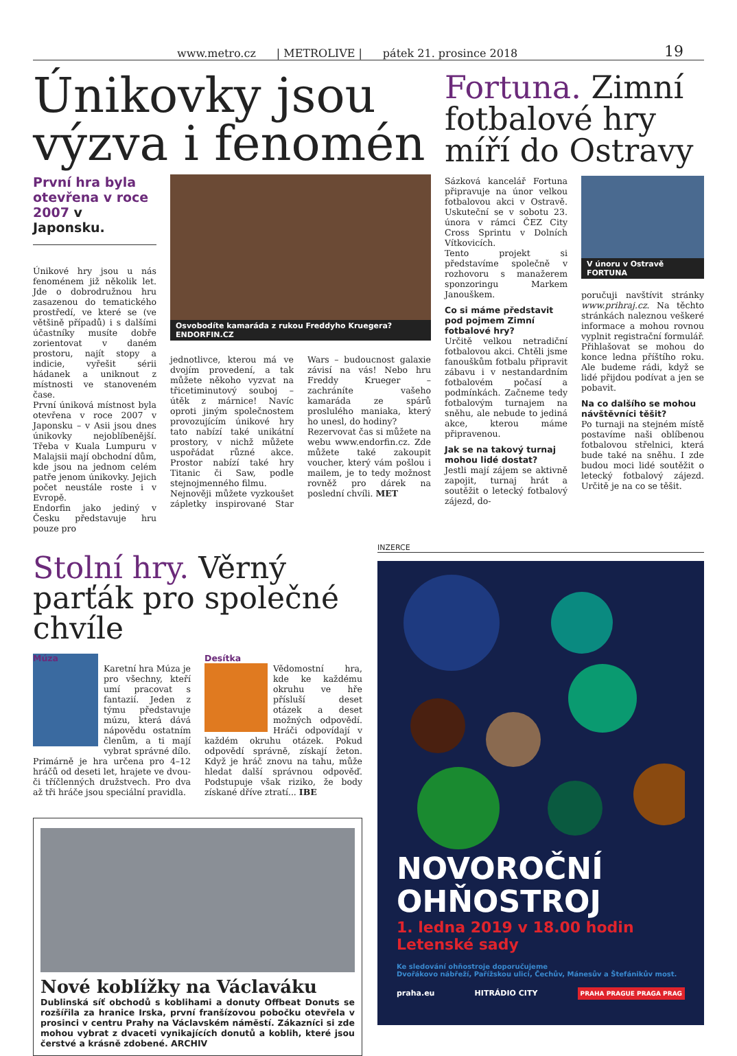www.metro.cz | METROLIVE | pátek 21. prosince 2018 19
Únikovky jsou výzva i fenomén
První hra byla otevřena v roce 2007 v Japonsku.
Únikové hry jsou u nás fenoménem již několik let. Jde o dobrodružnou hru zasazenou do tematického prostředí, ve které se (ve většině případů) i s dalšími účastníky musíte dobře zorientovat v daném prostoru, najít stopy a indicie, vyřešit sérii hádanek a uniknout z místnosti ve stanoveném čase.
První úniková místnost byla otevřena v roce 2007 v Japonsku – v Asii jsou dnes únikovky nejoblíbenější. Třeba v Kuala Lumpuru v Malajsii mají obchodní dům, kde jsou na jednom celém patře jenom únikovky. Jejich počet neustále roste i v Evropě.
Endorfin jako jediný v Česku představuje hru pouze pro
Osvobodíte kamaráda z rukou Freddyho Kruegera? ENDORFIN.CZ
jednotlivce, kterou má ve dvojím provedení, a tak můžete někoho vyzvat na třicetiminutový souboj – útěk z márnice! Navíc oproti jiným společnostem provozujícím únikové hry tato nabízí také unikátní prostory, v nichž můžete uspořádat různé akce. Prostor nabízí také hry Titanic či Saw, podle stejnojmenného filmu.
Nejnověji můžete vyzkoušet zápletky inspirované Star Wars – budoucnost galaxie závisí na vás! Nebo hru Freddy Krueger – zachráníte vašeho kamaráda ze spárů proslulého maniaka, který ho unesl, do hodiny?
Rezervovat čas si můžete na webu www.endorfin.cz. Zde můžete také zakoupit voucher, který vám pošlou i mailem, je to tedy možnost rovněž pro dárek na poslední chvíli. MET
Fortuna. Zimní fotbalové hry míří do Ostravy
Sázková kancelář Fortuna připravuje na únor velkou fotbalovou akci v Ostravě. Uskuteční se v sobotu 23. února v rámci ČEZ City Cross Sprintu v Dolních Vítkovicích.
Tento projekt si představíme společně v rozhovoru s manažerem sponzoringu Markem Janouškem.
Co si máme představit pod pojmem Zimní fotbalové hry?
Určitě velkou netradiční fotbalovou akci. Chtěli jsme fanouškům fotbalu připravit zábavu i v nestandardním fotbalovém počasí a podmínkách. Začneme tedy fotbalovým turnajem na sněhu, ale nebude to jediná akce, kterou máme připravenou.
Jak se na takový turnaj mohou lidé dostat?
Jestli mají zájem se aktivně zapojit, turnaj hrát a soutěžit o letecký fotbalový zájezd, do-
V únoru v Ostravě FORTUNA
poručuji navštívit stránky www.prihraj.cz. Na těchto stránkách naleznou veškeré informace a mohou rovnou vyplnit registrační formulář. Přihlašovat se mohou do konce ledna příštího roku. Ale budeme rádi, když se lidé přijdou podívat a jen se pobavit.
Na co dalšího se mohou návštěvníci těšit?
Po turnaji na stejném místě postavíme naši oblíbenou fotbalovou střelnici, která bude také na sněhu. I zde budou moci lidé soutěžit o letecký fotbalový zájezd. Určitě je na co se těšit.
Stolní hry. Věrný parťák pro společné chvíle
Múza
Karetní hra Múza je pro všechny, kteří umí pracovat s fantazií. Jeden z týmu představuje múzu, která dává nápovědu ostatním členům, a ti mají vybrat správné dílo. Primárně je hra určena pro 4–12 hráčů od deseti let, hrajete ve dvou- či tříčlenných družstvech. Pro dva až tři hráče jsou speciální pravidla.
Desítka
Vědomostní hra, kde ke každému okruhu ve hře přísluší deset otázek a deset možných odpovědí. Hráči odpovídají v každém okruhu otázek. Pokud odpovědí správně, získají žeton. Když je hráč znovu na tahu, může hledat další správnou odpověď. Podstupuje však riziko, že body získané dříve ztratí... IBE
Nové koblížky na Václaváku
Dublinská síť obchodů s koblihami a donuty Offbeat Donuts se rozšířila za hranice Irska, první franšízovou pobočku otevřela v prosinci v centru Prahy na Václavském náměstí. Zákazníci si zde mohou vybrat z dvaceti vynikajících donutů a koblih, které jsou čerstvé a krásně zdobené. ARCHIV
INZERCE
NOVOROČNÍ OHŇOSTROJ
1. ledna 2019 v 18.00 hodin
Letenské sady
Ke sledování ohňostroje doporučujeme
Dvořákovo nábřeží, Pařížskou ulici, Čechův, Mánesův a Štefánikův most.
praha.eu HITRÁDIO CITY PRAHA PRAGUE PRAGA PRAG